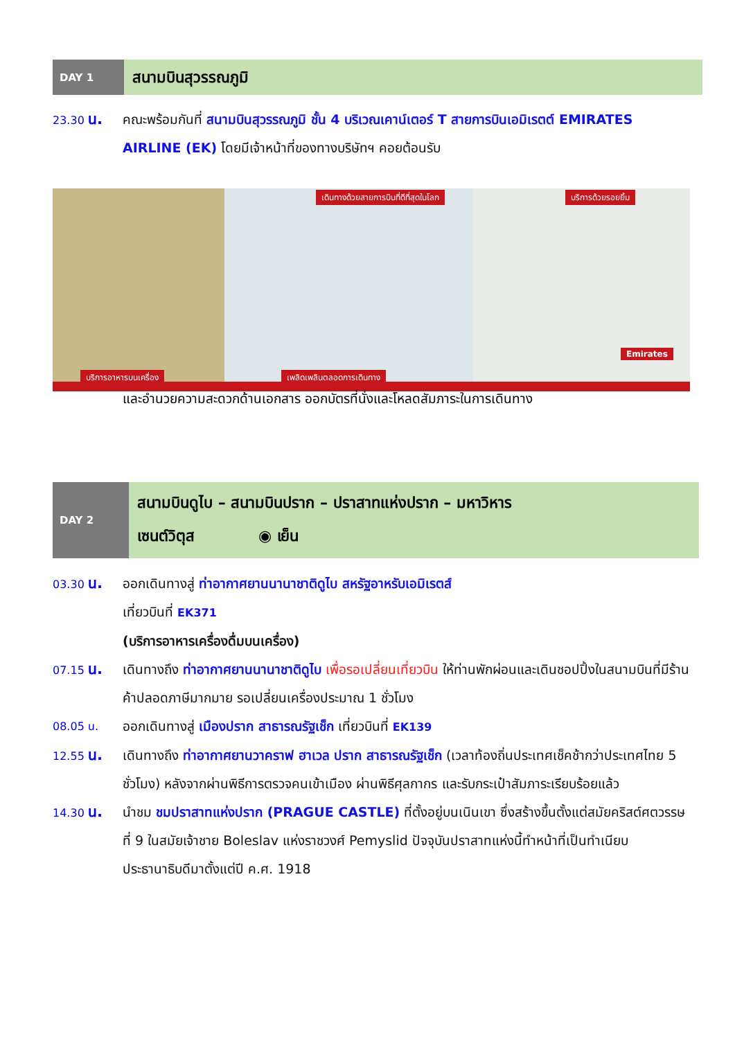DAY 1
สนามบินสุวรรณภูมิ
23.30 น. คณะพร้อมกันที่ สนามบินสุวรรณภูมิ ชั้น 4 บริเวณเคาน์เตอร์ T สายการบินเอมิเรตต์ EMIRATES AIRLINE (EK) โดยมีเจ้าหน้าที่ของทางบริษัทฯ คอยต้อนรับ
เดินทางด้วยสายการบินที่ดีที่สุดในโลก บริการด้วยรอยยิ้ม
บริการอาหารบนเครื่อง เพลิดเพลินตลอดการเดินทาง
Emirates
และอำนวยความสะดวกด้านเอกสาร ออกบัตรที่นั่งและโหลดสัมภาระในการเดินทาง
DAY 2
สนามบินดูไบ – สนามบินปราก – ปราสาทแห่งปราก – มหาวิหาร
เซนต์วิตุส ◉ เย็น
03.30 น. ออกเดินทางสู่ ท่าอากาศยานนานาชาติดูไบ สหรัฐอาหรับเอมิเรตส์
เที่ยวบินที่ EK371
(บริการอาหารเครื่องดื่มบนเครื่อง)
07.15 น. เดินทางถึง ท่าอากาศยานนานาชาติดูไบ เพื่อรอเปลี่ยนเที่ยวบิน ให้ท่านพักผ่อนและเดินชอปปิ้งในสนามบินที่มีร้านค้าปลอดภาษีมากมาย รอเปลี่ยนเครื่องประมาณ 1 ชั่วโมง
08.05 น.
ออกเดินทางสู่ เมืองปราก สาธารณรัฐเช็ก เที่ยวบินที่ EK139
12.55 น. เดินทางถึง ท่าอากาศยานวาคราฟ ฮาเวล ปราก สาธารณรัฐเช็ก (เวลาท้องถิ่นประเทศเช็คช้ากว่าประเทศไทย 5 ชั่วโมง) หลังจากผ่านพิธีการตรวจคนเข้าเมือง ผ่านพิธีศุลกากร และรับกระเป๋าสัมภาระเรียบร้อยแล้ว
14.30 น. นำชม ชมปราสาทแห่งปราก (PRAGUE CASTLE) ที่ตั้งอยู่บนเนินเขา ซึ่งสร้างขึ้นตั้งแต่สมัยคริสต์ศตวรรษที่ 9 ในสมัยเจ้าชาย Boleslav แห่งราชวงศ์ Pemyslid ปัจจุบันปราสาทแห่งนี้ทำหน้าที่เป็นทำเนียบประธานาธิบดีมาตั้งแต่ปี ค.ศ. 1918